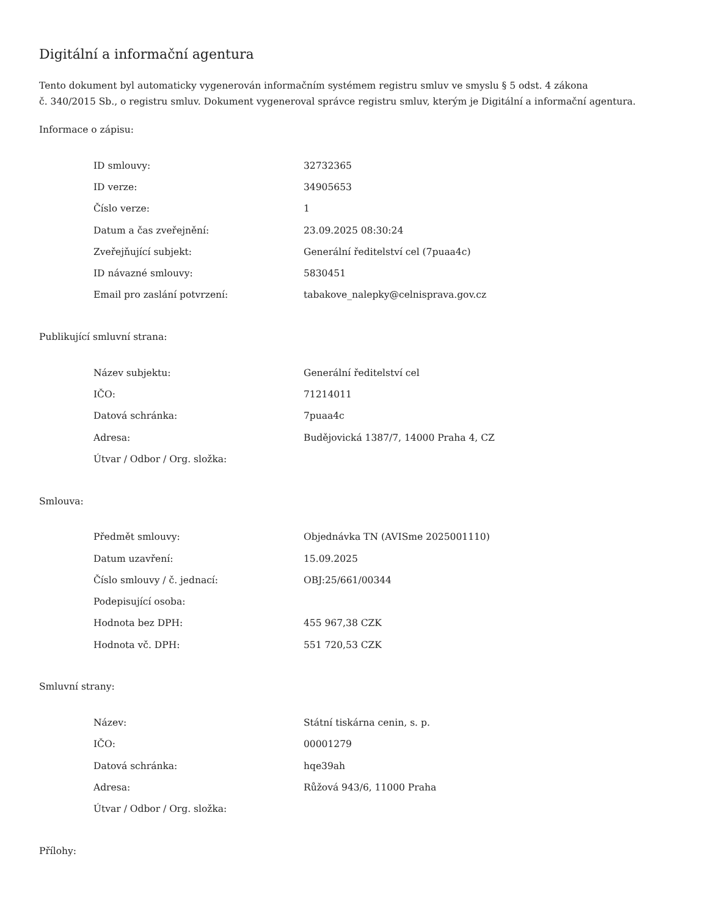Digitální a informační agentura
Tento dokument byl automaticky vygenerován informačním systémem registru smluv ve smyslu § 5 odst. 4 zákona
č. 340/2015 Sb., o registru smluv. Dokument vygeneroval správce registru smluv, kterým je Digitální a informační agentura.
Informace o zápisu:
| ID smlouvy: | 32732365 |
| ID verze: | 34905653 |
| Číslo verze: | 1 |
| Datum a čas zveřejnění: | 23.09.2025 08:30:24 |
| Zveřejňující subjekt: | Generální ředitelství cel (7puaa4c) |
| ID návazné smlouvy: | 5830451 |
| Email pro zaslání potvrzení: | tabakove_nalepky@celnisprava.gov.cz |
Publikující smluvní strana:
| Název subjektu: | Generální ředitelství cel |
| IČO: | 71214011 |
| Datová schránka: | 7puaa4c |
| Adresa: | Budějovická 1387/7, 14000 Praha 4, CZ |
| Útvar / Odbor / Org. složka: | |
Smlouva:
| Předmět smlouvy: | Objednávka TN (AVISme 2025001110) |
| Datum uzavření: | 15.09.2025 |
| Číslo smlouvy / č. jednací: | OBJ:25/661/00344 |
| Podepisující osoba: | |
| Hodnota bez DPH: | 455 967,38 CZK |
| Hodnota vč. DPH: | 551 720,53 CZK |
Smluvní strany:
| Název: | Státní tiskárna cenin, s. p. |
| IČO: | 00001279 |
| Datová schránka: | hqe39ah |
| Adresa: | Růžová 943/6, 11000 Praha |
| Útvar / Odbor / Org. složka: | |
Přílohy: